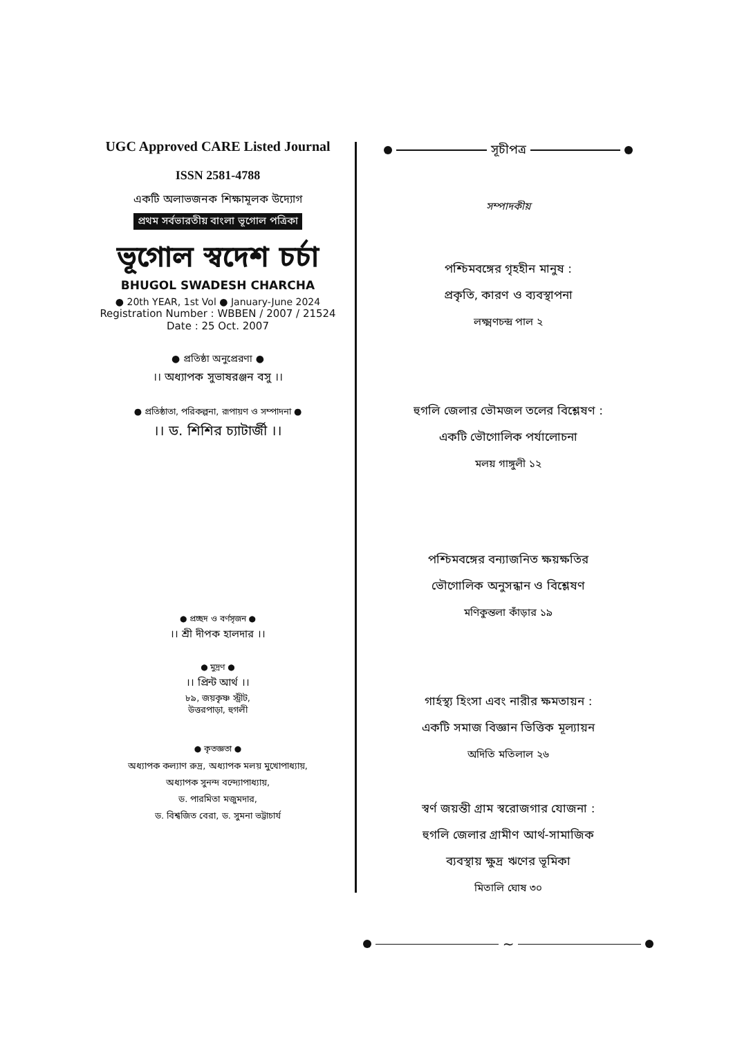UGC Approved CARE Listed Journal
ISSN 2581-4788
একটি অলাভজনক শিক্ষামূলক উদ্যোগ
প্রথম সর্বভারতীয় বাংলা ভূগোল পত্রিকা
ভূগোল স্বদেশ চর্চা
BHUGOL SWADESH CHARCHA
● 20th YEAR, 1st Vol ● January-June 2024
Registration Number : WBBEN / 2007 / 21524
Date : 25 Oct. 2007
● প্রতিষ্ঠা অনুপ্রেরণা ●
।। অধ্যাপক সুভাষরঞ্জন বসু ।।
● প্রতিষ্ঠাতা, পরিকল্পনা, রূপায়ণ ও সম্পাদনা ●
।। ড. শিশির চ্যাটার্জী ।।
● প্রচ্ছদ ও বর্ণসৃজন ●
।। শ্রী দীপক হালদার ।।
● মুদ্রণ ●
।। প্রিন্ট আর্থ ।।
৮৯, জয়কৃষ্ণ স্ট্রীট,
উত্তরপাড়া, হুগলী
● কৃতজ্ঞতা ●
অধ্যাপক কল্যাণ রুদ্র, অধ্যাপক মলয় মুখোপাধ্যায়,
অধ্যাপক সুনন্দ বন্দ্যোপাধ্যায়,
ড. পারমিতা মজুমদার,
ড. বিশ্বজিত বেরা, ড. সুমনা ভট্টাচার্য
সূচীপত্র
সম্পাদকীয়
পশ্চিমবঙ্গের গৃহহীন মানুষ :
প্রকৃতি, কারণ ও ব্যবস্থাপনা
লক্ষ্মণচন্দ্র পাল ২
হুগলি জেলার ভৌমজল তলের বিশ্লেষণ :
একটি ভৌগোলিক পর্যালোচনা
মলয় গাঙ্গুলী ১২
পশ্চিমবঙ্গের বন্যাজনিত ক্ষয়ক্ষতির
ভৌগোলিক অনুসন্ধান ও বিশ্লেষণ
মণিকুন্তলা কাঁড়ার ১৯
গার্হস্থ্য হিংসা এবং নারীর ক্ষমতায়ন :
একটি সমাজ বিজ্ঞান ভিত্তিক মূল্যায়ন
অদিতি মতিলাল ২৬
স্বর্ণ জয়ন্তী গ্রাম স্বরোজগার যোজনা :
হুগলি জেলার গ্রামীণ আর্থ-সামাজিক
ব্যবস্থায় ক্ষুদ্র ঋণের ভূমিকা
মিতালি ঘোষ ৩০
~